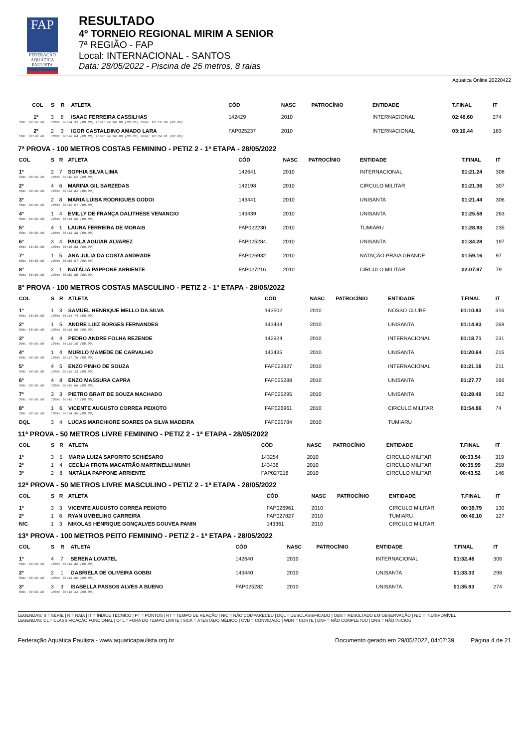FAP
FEDERAÇÃO AQUÁTICA PAULISTA
RESULTADO
4º TORNEIO REGIONAL MIRIM A SENIOR
7ª REGIÃO - FAP
Local: INTERNACIONAL - SANTOS
Data: 28/05/2022 - Piscina de 25 metros, 8 raias
Aquatica Online 20220422
| COL | S | R | ATLETA | CÓD | NASC | PATROCÍNIO | ENTIDADE | T.FINAL | IT |
| --- | --- | --- | --- | --- | --- | --- | --- | --- | --- |
| 1º | 3 | 8 | ISAAC FERREIRA CASSILHAS | 142429 | 2010 | | INTERNACIONAL | 02:46.60 | 274 |
| 50m: 00:00.00 | 100m: 00:34.91 (00.00) 150m: 00:00.00 (00.00) 200m: 01:16.99 (00.00) | | | | | | | | |
| 2º | 2 | 3 | IGOR CASTALDINO AMADO LARA | FAP025237 | 2010 | | INTERNACIONAL | 03:10.44 | 183 |
| 50m: 00:00.00 | 100m: 00:38.04 (00.00) 150m: 00:00.00 (00.00) 200m: 01:24.91 (00.00) | | | | | | | | |
7ª PROVA - 100 METROS COSTAS FEMININO - PETIZ 2 - 1ª ETAPA - 28/05/2022
| COL | S | R | ATLETA | CÓD | NASC | PATROCÍNIO | ENTIDADE | T.FINAL | IT |
| --- | --- | --- | --- | --- | --- | --- | --- | --- | --- |
| 1º | 2 | 7 | SOPHIA SILVA LIMA | 142641 | 2010 | | INTERNACIONAL | 01:21.24 | 308 |
| 50m: 00:00.00 | 100m: 00:40.01 (00.00) | | | | | | | | |
| 2º | 4 | 6 | MARINA GIL SARZEDAS | 142198 | 2010 | | CIRCULO MILITAR | 01:21.36 | 307 |
| 50m: 00:00.00 | 100m: 00:38.82 (00.00) | | | | | | | | |
| 3º | 2 | 8 | MARIA LUISA RODRIGUES GODOI | 143441 | 2010 | | UNISANTA | 01:21.44 | 306 |
| 50m: 00:00.00 | 100m: 00:39.07 (00.00) | | | | | | | | |
| 4º | 1 | 4 | EMILLY DE FRANÇA DALITHESE VENANCIO | 143439 | 2010 | | UNISANTA | 01:25.58 | 263 |
| 50m: 00:00.00 | 100m: 00:41.52 (00.00) | | | | | | | | |
| 5º | 4 | 1 | LAURA FERREIRA DE MORAIS | FAP022230 | 2010 | | TUMIARU | 01:28.93 | 235 |
| 50m: 00:00.00 | 100m: 00:43.38 (00.00) | | | | | | | | |
| 6º | 3 | 4 | PAOLA AGUIAR ALVAREZ | FAP025284 | 2010 | | UNISANTA | 01:34.28 | 197 |
| 50m: 00:00.00 | 100m: 00:45.58 (00.00) | | | | | | | | |
| 7º | 1 | 5 | ANA JULIA DA COSTA ANDRADE | FAP026932 | 2010 | | NATAÇÃO PRAIA GRANDE | 01:59.16 | 97 |
| 50m: 00:00.00 | 100m: 00:56.97 (00.00) | | | | | | | | |
| 8º | 2 | 1 | NATÁLIA PAPPONE ARRIENTE | FAP027216 | 2010 | | CIRCULO MILITAR | 02:07.87 | 79 |
| 50m: 00:00.00 | 100m: 00:59.86 (00.00) | | | | | | | | |
8ª PROVA - 100 METROS COSTAS MASCULINO - PETIZ 2 - 1ª ETAPA - 28/05/2022
| COL | S | R | ATLETA | CÓD | NASC | PATROCÍNIO | ENTIDADE | T.FINAL | IT |
| --- | --- | --- | --- | --- | --- | --- | --- | --- | --- |
| 1º | 1 | 3 | SAMUEL HENRIQUE MELLO DA SILVA | 143502 | 2010 | | NOSSO CLUBE | 01:10.93 | 316 |
| 50m: 00:00.00 | 100m: 00:34.74 (00.00) | | | | | | | | |
| 2º | 1 | 5 | ANDRE LUIZ BORGES FERNANDES | 143434 | 2010 | | UNISANTA | 01:14.93 | 268 |
| 50m: 00:00.00 | 100m: 00:35.55 (00.00) | | | | | | | | |
| 3º | 4 | 4 | PEDRO ANDRE FOLHA REZENDE | 142924 | 2010 | | INTERNACIONAL | 01:18.71 | 231 |
| 50m: 00:00.00 | 100m: 00:39.10 (00.00) | | | | | | | | |
| 4º | 1 | 4 | MURILO MAMEDE DE CARVALHO | 143435 | 2010 | | UNISANTA | 01:20.64 | 215 |
| 50m: 00:00.00 | 100m: 00:37.76 (00.00) | | | | | | | | |
| 5º | 4 | 5 | ENZO PINHO DE SOUZA | FAP023927 | 2010 | | INTERNACIONAL | 01:21.18 | 211 |
| 50m: 00:00.00 | 100m: 00:39.13 (00.00) | | | | | | | | |
| 6º | 4 | 8 | ENZO MASSURA CAPRA | FAP025288 | 2010 | | UNISANTA | 01:27.77 | 166 |
| 50m: 00:00.00 | 100m: 00:42.66 (00.00) | | | | | | | | |
| 7º | 3 | 3 | PIETRO BRAIT DE SOUZA MACHADO | FAP025295 | 2010 | | UNISANTA | 01:28.49 | 162 |
| 50m: 00:00.00 | 100m: 00:42.77 (00.00) | | | | | | | | |
| 8º | 1 | 6 | VICENTE AUGUSTO CORREA PEIXOTO | FAP026961 | 2010 | | CIRCULO MILITAR | 01:54.86 | 74 |
| 50m: 00:00.00 | 100m: 00:54.90 (00.00) | | | | | | | | |
| DQL | 3 | 4 | LUCAS MARCHIORE SOARES DA SILVA MADEIRA | FAP025784 | 2010 | | TUMIARU | | |
11ª PROVA - 50 METROS LIVRE FEMININO - PETIZ 2 - 1ª ETAPA - 28/05/2022
| COL | S | R | ATLETA | CÓD | NASC | PATROCÍNIO | ENTIDADE | T.FINAL | IT |
| --- | --- | --- | --- | --- | --- | --- | --- | --- | --- |
| 1º | 3 | 5 | MARIA LUIZA SAPORITO SCHIESARO | 143254 | 2010 | | CIRCULO MILITAR | 00:33.54 | 319 |
| 2º | 1 | 4 | CECÍLIA FROTA MACATRÃO MARTINELLI MUNH | 143436 | 2010 | | CIRCULO MILITAR | 00:35.99 | 258 |
| 3º | 2 | 8 | NATÁLIA PAPPONE ARRIENTE | FAP027216 | 2010 | | CIRCULO MILITAR | 00:43.52 | 146 |
12ª PROVA - 50 METROS LIVRE MASCULINO - PETIZ 2 - 1ª ETAPA - 28/05/2022
| COL | S | R | ATLETA | CÓD | NASC | PATROCÍNIO | ENTIDADE | T.FINAL | IT |
| --- | --- | --- | --- | --- | --- | --- | --- | --- | --- |
| 1º | 3 | 3 | VICENTE AUGUSTO CORREA PEIXOTO | FAP026961 | 2010 | | CIRCULO MILITAR | 00:39.79 | 130 |
| 2º | 1 | 6 | RYAN UMBELINO CARREIRA | FAP027827 | 2010 | | TUMIARU | 00:40.10 | 127 |
| N/C | 1 | 3 | NIKOLAS HENRIQUE GONÇALVES GOUVEA PANIN | 143361 | 2010 | | CIRCULO MILITAR | | |
13ª PROVA - 100 METROS PEITO FEMININO - PETIZ 2 - 1ª ETAPA - 28/05/2022
| COL | S | R | ATLETA | CÓD | NASC | PATROCÍNIO | ENTIDADE | T.FINAL | IT |
| --- | --- | --- | --- | --- | --- | --- | --- | --- | --- |
| 1º | 4 | 7 | SERENA LOVATEL | 142640 | 2010 | | INTERNACIONAL | 01:32.46 | 306 |
| 50m: 00:00.00 | 100m: 00:43.80 (00.00) | | | | | | | | |
| 2º | 2 | 1 | GABRIELA DE OLIVEIRA GOBBI | 143440 | 2010 | | UNISANTA | 01:33.33 | 298 |
| 50m: 00:00.00 | 100m: 00:43.80 (00.00) | | | | | | | | |
| 3º | 3 | 3 | ISABELLA PASSOS ALVES A BUENO | FAP025282 | 2010 | | UNISANTA | 01:35.93 | 274 |
| 50m: 00:00.00 | 100m: 00:46.12 (00.00) | | | | | | | | |
LEGENDAS: S = SÉRIE | R = RAIA | IT = ÍNDICE TÉCNICO | PT = PONTOS | RT = TEMPO DE REAÇÃO | N/C = NÃO COMPARECEU | DQL = DESCLASSIFICADO | OBS = RESULTADO EM OBSERVAÇÃO | N/D = INDISPONÍVEL
LEGENDAS: CL = CLASSIFICAÇÃO FUNCIONAL | OTL = FORA DO TEMPO LIMITE | SICK = ATESTADO MÉDICO | CVD = CONVIDADO | WDR = CORTE | DNF = NÃO COMPLETOU | DNS = NÃO INICIOU
Federação Aquática Paulista - www.aquaticapaulista.org.br Documento gerado em 29/05/2022, 04:07:39 Página 4 de 21